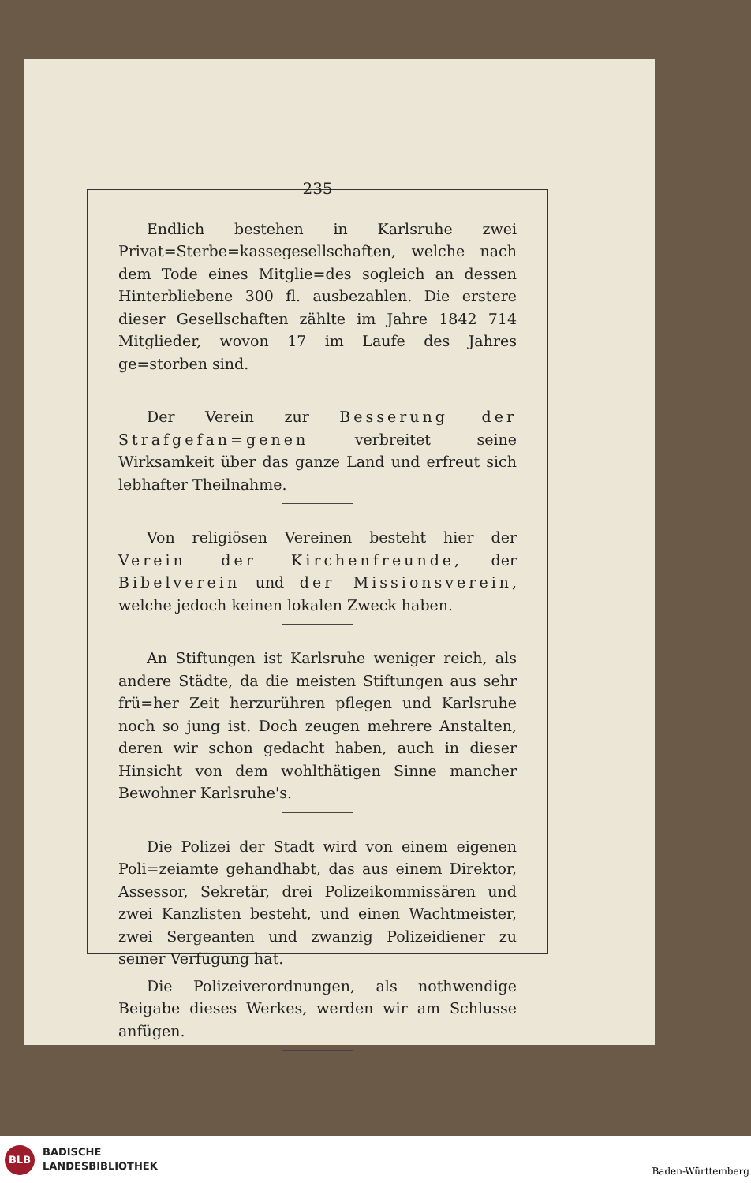235
Endlich bestehen in Karlsruhe zwei Privat=Sterbe=kassegesellschaften, welche nach dem Tode eines Mitglie=des sogleich an dessen Hinterbliebene 300 fl. ausbezahlen. Die erstere dieser Gesellschaften zählte im Jahre 1842 714 Mitglieder, wovon 17 im Laufe des Jahres ge=storben sind.
Der Verein zur Besserung der Strafgefan=genen verbreitet seine Wirksamkeit über das ganze Land und erfreut sich lebhafter Theilnahme.
Von religiösen Vereinen besteht hier der Verein der Kirchenfreunde, der Bibelverein und der Missionsverein, welche jedoch keinen lokalen Zweck haben.
An Stiftungen ist Karlsruhe weniger reich, als andere Städte, da die meisten Stiftungen aus sehr frü=her Zeit herzurühren pflegen und Karlsruhe noch so jung ist. Doch zeugen mehrere Anstalten, deren wir schon gedacht haben, auch in dieser Hinsicht von dem wohlthätigen Sinne mancher Bewohner Karlsruhe's.
Die Polizei der Stadt wird von einem eigenen Poli=zeiamte gehandhabt, das aus einem Direktor, Assessor, Sekretär, drei Polizeikommissären und zwei Kanzlisten besteht, und einen Wachtmeister, zwei Sergeanten und zwanzig Polizeidiener zu seiner Verfügung hat.
Die Polizeiverordnungen, als nothwendige Beigabe dieses Werkes, werden wir am Schlusse anfügen.
BLB
BADISCHE
LANDESBIBLIOTHEK
Baden-Württemberg